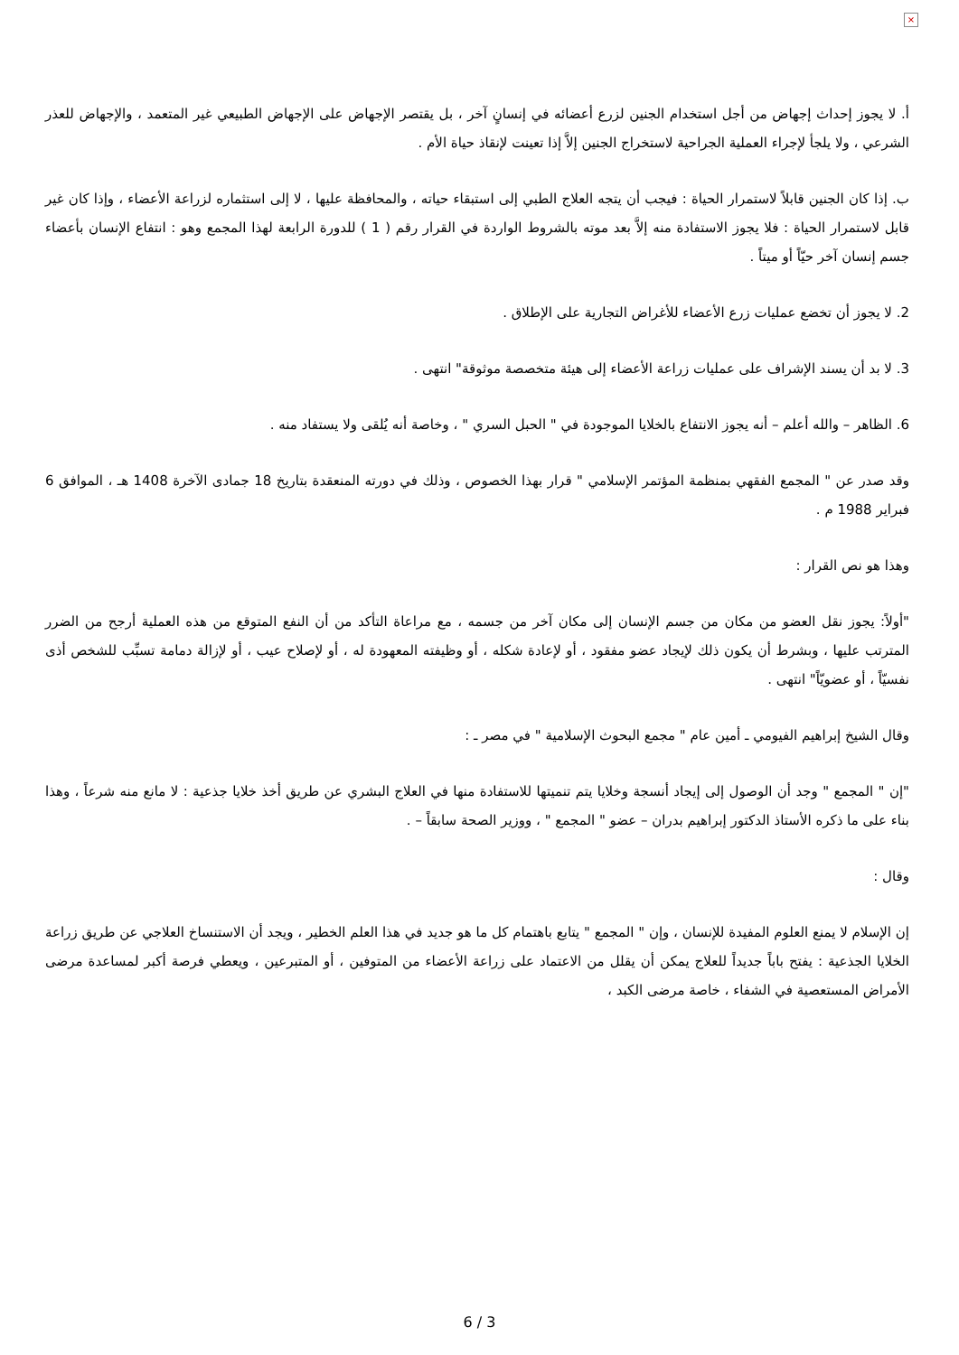×
أ. لا يجوز إحداث إجهاض من أجل استخدام الجنين لزرع أعضائه في إنسانٍ آخر ، بل يقتصر الإجهاض على الإجهاض الطبيعي غير المتعمد ، والإجهاض للعذر الشرعي ، ولا يلجأ لإجراء العملية الجراحية لاستخراج الجنين إلاَّ إذا تعينت لإنقاذ حياة الأم .
ب. إذا كان الجنين قابلاً لاستمرار الحياة : فيجب أن يتجه العلاج الطبي إلى استبقاء حياته ، والمحافظة عليها ، لا إلى استثماره لزراعة الأعضاء ، وإذا كان غير قابل لاستمرار الحياة : فلا يجوز الاستفادة منه إلاَّ بعد موته بالشروط الواردة في القرار رقم ( 1 ) للدورة الرابعة لهذا المجمع وهو : انتفاع الإنسان بأعضاء جسم إنسان آخر حيّاً أو ميتاً .
2. لا يجوز أن تخضع عمليات زرع الأعضاء للأغراض التجارية على الإطلاق .
3. لا بد أن يسند الإشراف على عمليات زراعة الأعضاء إلى هيئة متخصصة موثوقة" انتهى .
6. الظاهر – والله أعلم – أنه يجوز الانتفاع بالخلايا الموجودة في " الحبل السري " ، وخاصة أنه يُلقى ولا يستفاد منه .
وقد صدر عن " المجمع الفقهي بمنظمة المؤتمر الإسلامي " قرار بهذا الخصوص ، وذلك في دورته المنعقدة بتاريخ 18 جمادى الآخرة 1408 هـ ، الموافق 6 فبراير 1988 م .
وهذا هو نص القرار :
"أولاً: يجوز نقل العضو من مكان من جسم الإنسان إلى مكان آخر من جسمه ، مع مراعاة التأكد من أن النفع المتوقع من هذه العملية أرجح من الضرر المترتب عليها ، وبشرط أن يكون ذلك لإيجاد عضو مفقود ، أو لإعادة شكله ، أو وظيفته المعهودة له ، أو لإصلاح عيب ، أو لإزالة دمامة تسبِّب للشخص أذى نفسيّاً ، أو عضويّاً" انتهى .
وقال الشيخ إبراهيم الفيومي ـ أمين عام " مجمع البحوث الإسلامية " في مصر ـ :
"إن " المجمع " وجد أن الوصول إلى إيجاد أنسجة وخلايا يتم تنميتها للاستفادة منها في العلاج البشري عن طريق أخذ خلايا جذعية : لا مانع منه شرعاً ، وهذا بناء على ما ذكره الأستاذ الدكتور إبراهيم بدران – عضو " المجمع " ، ووزير الصحة سابقاً – .
وقال :
إن الإسلام لا يمنع العلوم المفيدة للإنسان ، وإن " المجمع " يتابع باهتمام كل ما هو جديد في هذا العلم الخطير ، ويجد أن الاستنساخ العلاجي عن طريق زراعة الخلايا الجذعية : يفتح باباً جديداً للعلاج يمكن أن يقلل من الاعتماد على زراعة الأعضاء من المتوفين ، أو المتبرعين ، ويعطي فرصة أكبر لمساعدة مرضى الأمراض المستعصية في الشفاء ، خاصة مرضى الكبد ،
6 / 3